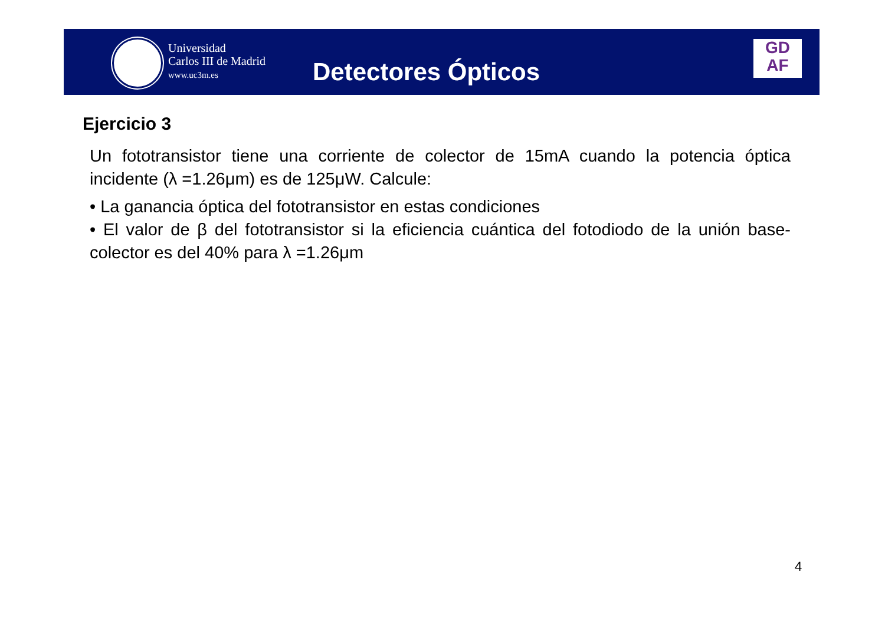Universidad
Carlos III de Madrid
www.uc3m.es
Detectores Ópticos
GD
AF
Ejercicio 3
Un fototransistor tiene una corriente de colector de 15mA cuando la potencia óptica incidente (λ =1.26μm) es de 125μW. Calcule:
• La ganancia óptica del fototransistor en estas condiciones
• El valor de β del fototransistor si la eficiencia cuántica del fotodiodo de la unión base-colector es del 40% para λ =1.26μm
4